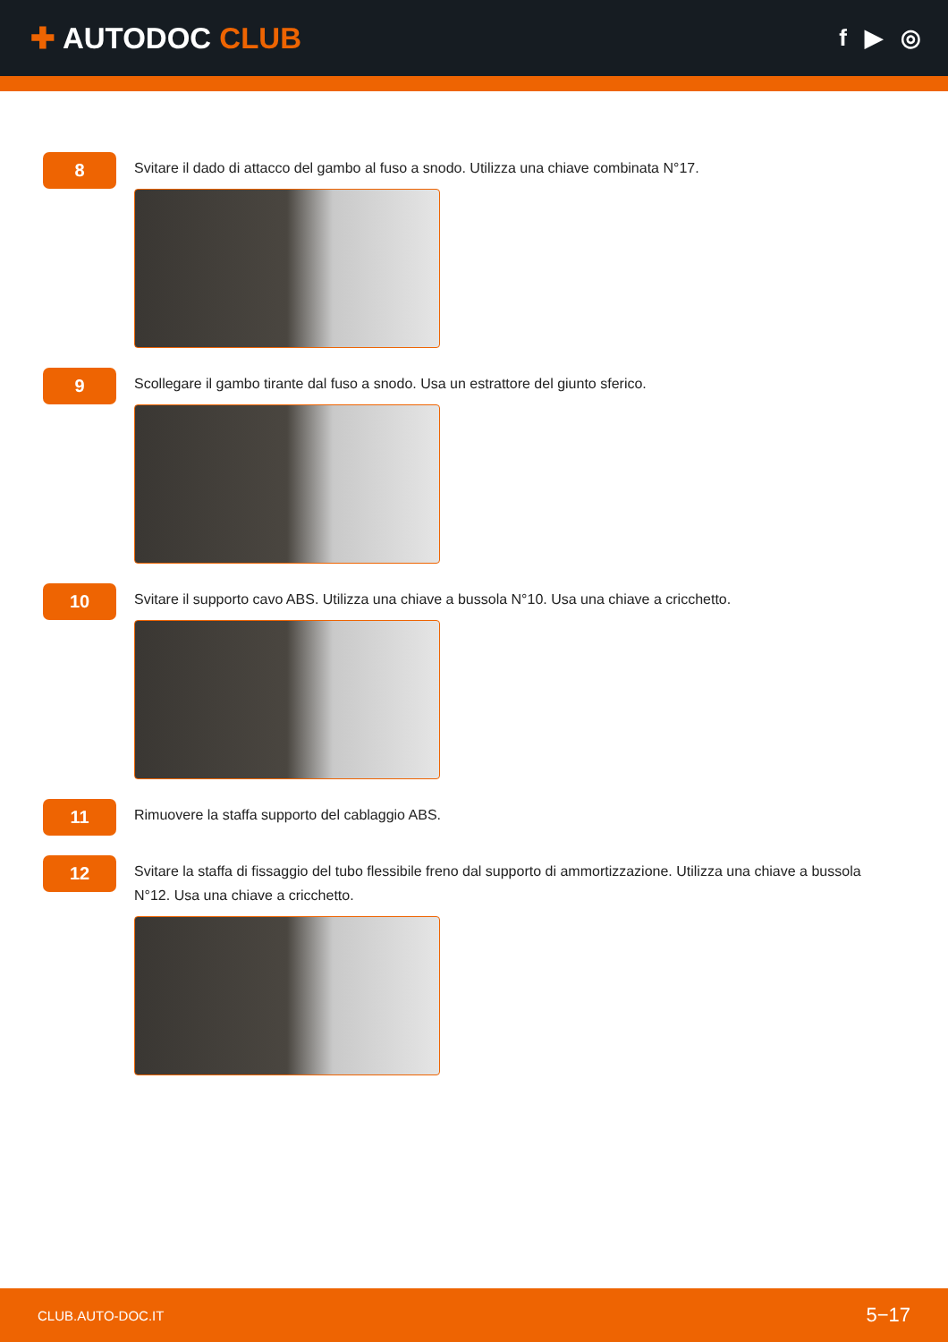✚ AUTODOC CLUB
f ▶ ◎
8
Svitare il dado di attacco del gambo al fuso a snodo. Utilizza una chiave combinata N°17.
9
Scollegare il gambo tirante dal fuso a snodo. Usa un estrattore del giunto sferico.
10
Svitare il supporto cavo ABS. Utilizza una chiave a bussola N°10. Usa una chiave a cricchetto.
11
Rimuovere la staffa supporto del cablaggio ABS.
12
Svitare la staffa di fissaggio del tubo flessibile freno dal supporto di ammortizzazione. Utilizza una chiave a bussola N°12. Usa una chiave a cricchetto.
CLUB.AUTO-DOC.IT 5−17